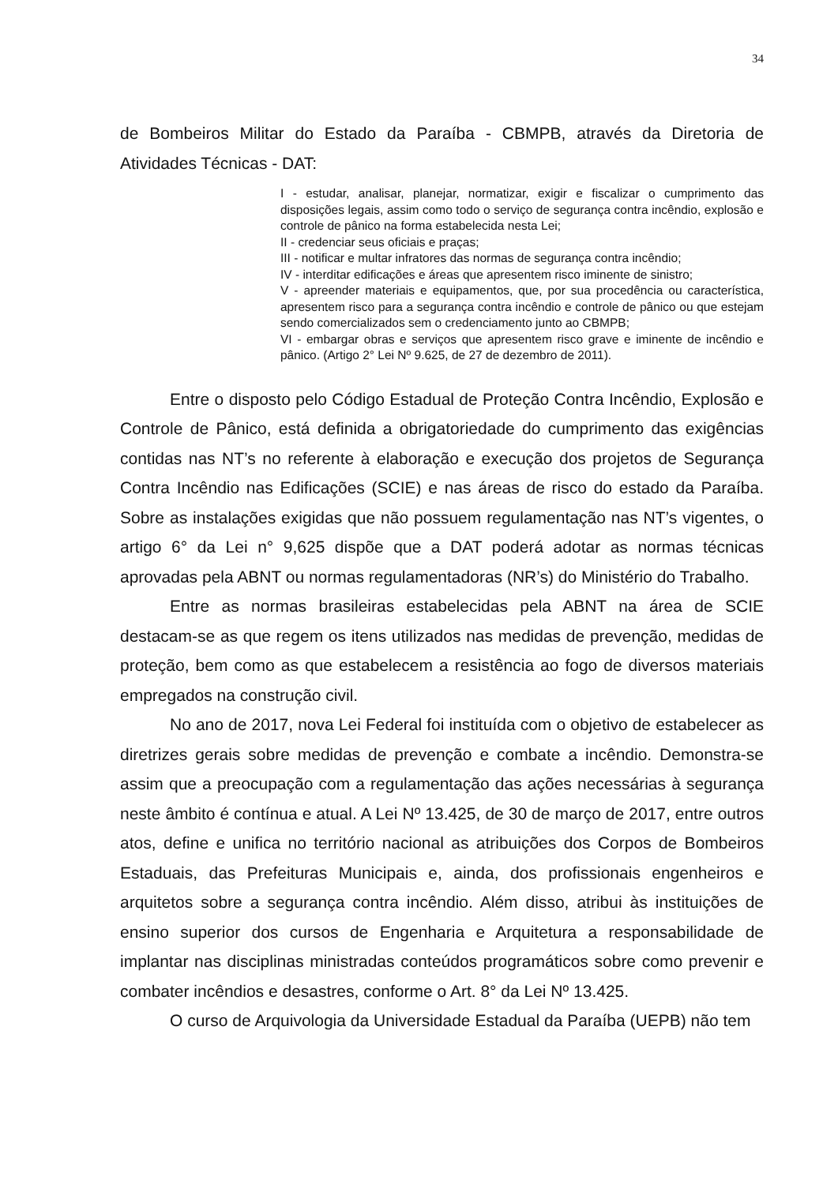34
de Bombeiros Militar do Estado da Paraíba - CBMPB, através da Diretoria de Atividades Técnicas - DAT:
I - estudar, analisar, planejar, normatizar, exigir e fiscalizar o cumprimento das disposições legais, assim como todo o serviço de segurança contra incêndio, explosão e controle de pânico na forma estabelecida nesta Lei;
II - credenciar seus oficiais e praças;
III - notificar e multar infratores das normas de segurança contra incêndio;
IV - interditar edificações e áreas que apresentem risco iminente de sinistro;
V - apreender materiais e equipamentos, que, por sua procedência ou característica, apresentem risco para a segurança contra incêndio e controle de pânico ou que estejam sendo comercializados sem o credenciamento junto ao CBMPB;
VI - embargar obras e serviços que apresentem risco grave e iminente de incêndio e pânico. (Artigo 2° Lei Nº 9.625, de 27 de dezembro de 2011).
Entre o disposto pelo Código Estadual de Proteção Contra Incêndio, Explosão e Controle de Pânico, está definida a obrigatoriedade do cumprimento das exigências contidas nas NT’s no referente à elaboração e execução dos projetos de Segurança Contra Incêndio nas Edificações (SCIE) e nas áreas de risco do estado da Paraíba. Sobre as instalações exigidas que não possuem regulamentação nas NT’s vigentes, o artigo 6° da Lei n° 9,625 dispõe que a DAT poderá adotar as normas técnicas aprovadas pela ABNT ou normas regulamentadoras (NR’s) do Ministério do Trabalho.
Entre as normas brasileiras estabelecidas pela ABNT na área de SCIE destacam-se as que regem os itens utilizados nas medidas de prevenção, medidas de proteção, bem como as que estabelecem a resistência ao fogo de diversos materiais empregados na construção civil.
No ano de 2017, nova Lei Federal foi instituída com o objetivo de estabelecer as diretrizes gerais sobre medidas de prevenção e combate a incêndio. Demonstra-se assim que a preocupação com a regulamentação das ações necessárias à segurança neste âmbito é contínua e atual. A Lei Nº 13.425, de 30 de março de 2017, entre outros atos, define e unifica no território nacional as atribuições dos Corpos de Bombeiros Estaduais, das Prefeituras Municipais e, ainda, dos profissionais engenheiros e arquitetos sobre a segurança contra incêndio. Além disso, atribui às instituições de ensino superior dos cursos de Engenharia e Arquitetura a responsabilidade de implantar nas disciplinas ministradas conteúdos programáticos sobre como prevenir e combater incêndios e desastres, conforme o Art. 8° da Lei Nº 13.425.
O curso de Arquivologia da Universidade Estadual da Paraíba (UEPB) não tem